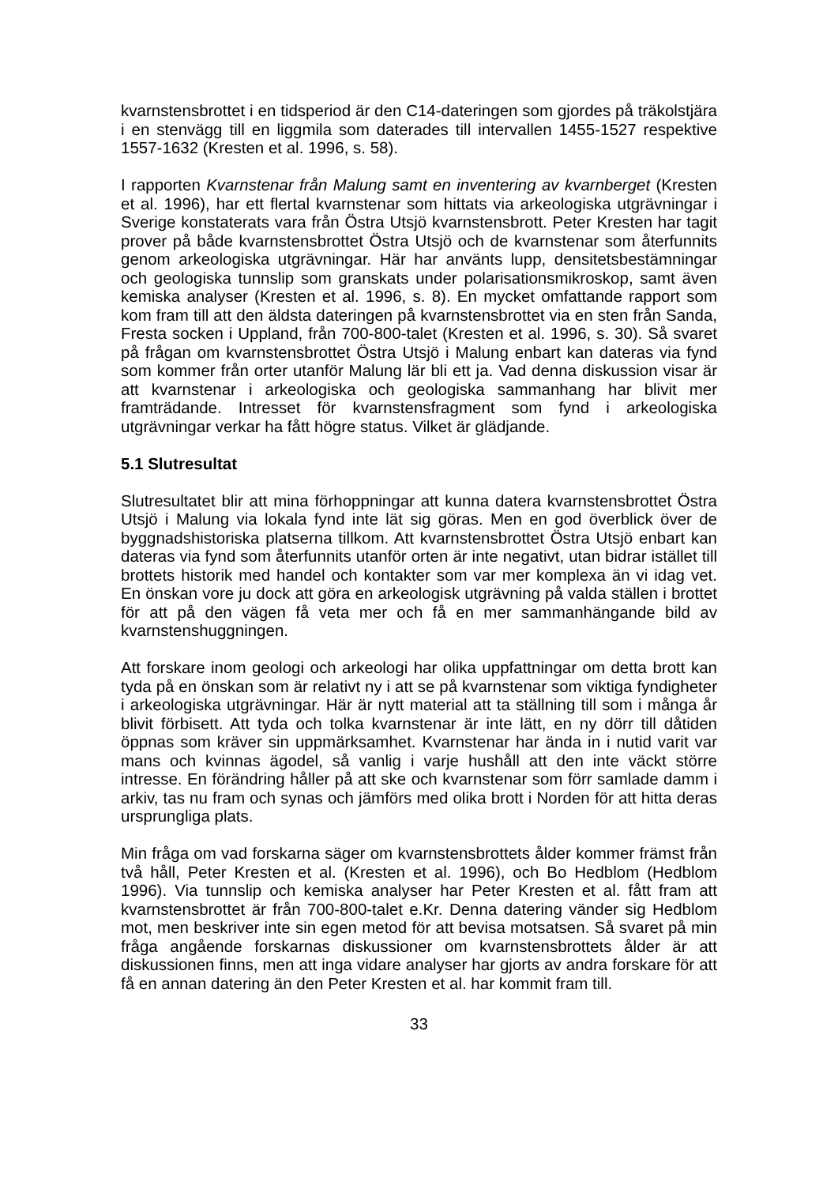kvarnstensbrottet i en tidsperiod är den C14-dateringen som gjordes på träkolstjära i en stenvägg till en liggmila som daterades till intervallen 1455-1527 respektive 1557-1632 (Kresten et al. 1996, s. 58).
I rapporten Kvarnstenar från Malung samt en inventering av kvarnberget (Kresten et al. 1996), har ett flertal kvarnstenar som hittats via arkeologiska utgrävningar i Sverige konstaterats vara från Östra Utsjö kvarnstensbrott. Peter Kresten har tagit prover på både kvarnstensbrottet Östra Utsjö och de kvarnstenar som återfunnits genom arkeologiska utgrävningar. Här har använts lupp, densitetsbestämningar och geologiska tunnslip som granskats under polarisationsmikroskop, samt även kemiska analyser (Kresten et al. 1996, s. 8). En mycket omfattande rapport som kom fram till att den äldsta dateringen på kvarnstensbrottet via en sten från Sanda, Fresta socken i Uppland, från 700-800-talet (Kresten et al. 1996, s. 30). Så svaret på frågan om kvarnstensbrottet Östra Utsjö i Malung enbart kan dateras via fynd som kommer från orter utanför Malung lär bli ett ja. Vad denna diskussion visar är att kvarnstenar i arkeologiska och geologiska sammanhang har blivit mer framträdande. Intresset för kvarnstensfragment som fynd i arkeologiska utgrävningar verkar ha fått högre status. Vilket är glädjande.
5.1 Slutresultat
Slutresultatet blir att mina förhoppningar att kunna datera kvarnstensbrottet Östra Utsjö i Malung via lokala fynd inte lät sig göras. Men en god överblick över de byggnadshistoriska platserna tillkom. Att kvarnstensbrottet Östra Utsjö enbart kan dateras via fynd som återfunnits utanför orten är inte negativt, utan bidrar istället till brottets historik med handel och kontakter som var mer komplexa än vi idag vet. En önskan vore ju dock att göra en arkeologisk utgrävning på valda ställen i brottet för att på den vägen få veta mer och få en mer sammanhängande bild av kvarnstenshuggningen.
Att forskare inom geologi och arkeologi har olika uppfattningar om detta brott kan tyda på en önskan som är relativt ny i att se på kvarnstenar som viktiga fyndigheter i arkeologiska utgrävningar. Här är nytt material att ta ställning till som i många år blivit förbisett. Att tyda och tolka kvarnstenar är inte lätt, en ny dörr till dåtiden öppnas som kräver sin uppmärksamhet. Kvarnstenar har ända in i nutid varit var mans och kvinnas ägodel, så vanlig i varje hushåll att den inte väckt större intresse. En förändring håller på att ske och kvarnstenar som förr samlade damm i arkiv, tas nu fram och synas och jämförs med olika brott i Norden för att hitta deras ursprungliga plats.
Min fråga om vad forskarna säger om kvarnstensbrottets ålder kommer främst från två håll, Peter Kresten et al. (Kresten et al. 1996), och Bo Hedblom (Hedblom 1996). Via tunnslip och kemiska analyser har Peter Kresten et al. fått fram att kvarnstensbrottet är från 700-800-talet e.Kr. Denna datering vänder sig Hedblom mot, men beskriver inte sin egen metod för att bevisa motsatsen. Så svaret på min fråga angående forskarnas diskussioner om kvarnstensbrottets ålder är att diskussionen finns, men att inga vidare analyser har gjorts av andra forskare för att få en annan datering än den Peter Kresten et al. har kommit fram till.
33